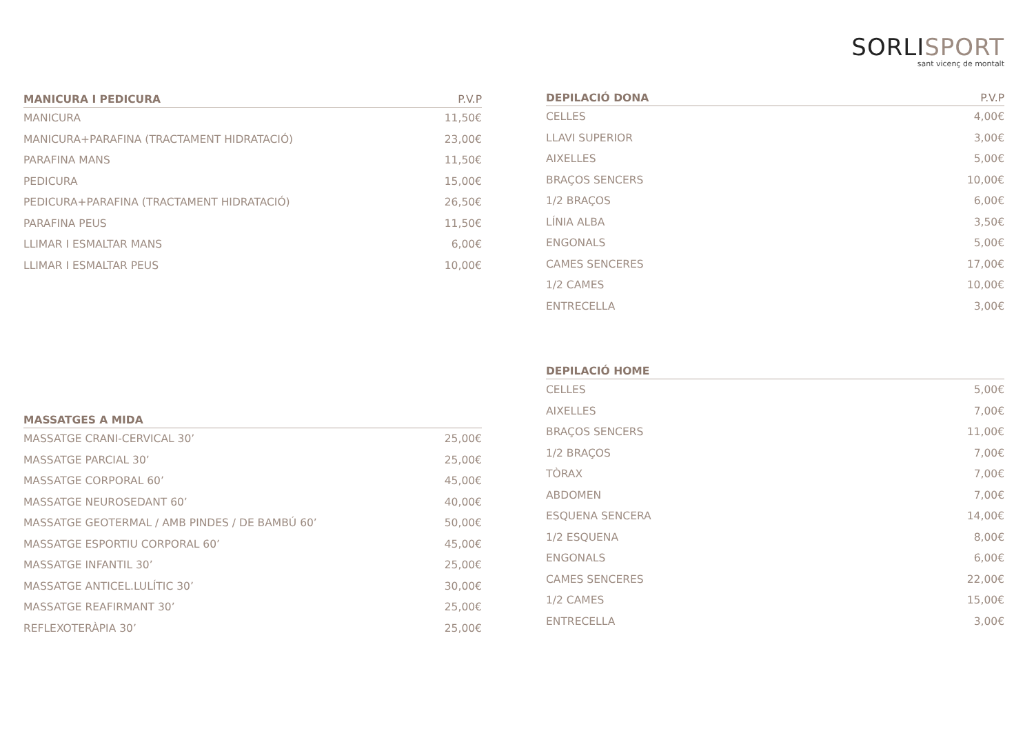SORLISPORT
sant vicenç de montalt
| MANICURA I PEDICURA | P.V.P |
| --- | --- |
| MANICURA | 11,50€ |
| MANICURA+PARAFINA (TRACTAMENT HIDRATACIÓ) | 23,00€ |
| PARAFINA MANS | 11,50€ |
| PEDICURA | 15,00€ |
| PEDICURA+PARAFINA (TRACTAMENT HIDRATACIÓ) | 26,50€ |
| PARAFINA PEUS | 11,50€ |
| LLIMAR I ESMALTAR MANS | 6,00€ |
| LLIMAR I ESMALTAR PEUS | 10,00€ |
| MASSATGES A MIDA | |
| --- | --- |
| MASSATGE CRANI-CERVICAL 30’ | 25,00€ |
| MASSATGE PARCIAL 30’ | 25,00€ |
| MASSATGE CORPORAL 60’ | 45,00€ |
| MASSATGE NEUROSEDANT 60’ | 40,00€ |
| MASSATGE GEOTERMAL / AMB PINDES / DE BAMBÚ 60’ | 50,00€ |
| MASSATGE ESPORTIU CORPORAL 60’ | 45,00€ |
| MASSATGE INFANTIL 30’ | 25,00€ |
| MASSATGE ANTICEL.LULÍTIC 30’ | 30,00€ |
| MASSATGE REAFIRMANT 30’ | 25,00€ |
| REFLEXOTERÀPIA 30’ | 25,00€ |
| DEPILACIÓ DONA | P.V.P |
| --- | --- |
| CELLES | 4,00€ |
| LLAVI SUPERIOR | 3,00€ |
| AIXELLES | 5,00€ |
| BRAÇOS SENCERS | 10,00€ |
| 1/2 BRAÇOS | 6,00€ |
| LÍNIA ALBA | 3,50€ |
| ENGONALS | 5,00€ |
| CAMES SENCERES | 17,00€ |
| 1/2 CAMES | 10,00€ |
| ENTRECELLA | 3,00€ |
| DEPILACIÓ HOME | |
| --- | --- |
| CELLES | 5,00€ |
| AIXELLES | 7,00€ |
| BRAÇOS SENCERS | 11,00€ |
| 1/2 BRAÇOS | 7,00€ |
| TÒRAX | 7,00€ |
| ABDOMEN | 7,00€ |
| ESQUENA SENCERA | 14,00€ |
| 1/2 ESQUENA | 8,00€ |
| ENGONALS | 6,00€ |
| CAMES SENCERES | 22,00€ |
| 1/2 CAMES | 15,00€ |
| ENTRECELLA | 3,00€ |